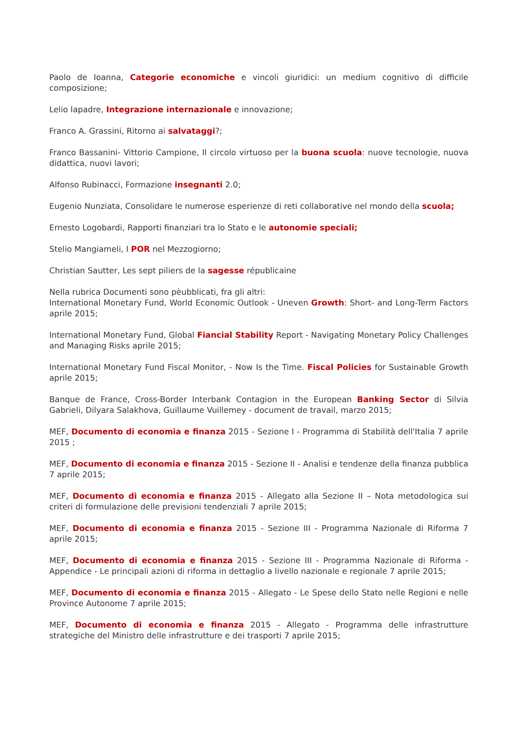Paolo de Ioanna, Categorie economiche e vincoli giuridici: un medium cognitivo di difficile composizione;
Lelio Iapadre, Integrazione internazionale e innovazione;
Franco A. Grassini, Ritorno ai salvataggi?;
Franco Bassanini- Vittorio Campione, Il circolo virtuoso per la buona scuola: nuove tecnologie, nuova didattica, nuovi lavori;
Alfonso Rubinacci, Formazione insegnanti 2.0;
Eugenio Nunziata, Consolidare le numerose esperienze di reti collaborative nel mondo della scuola;
Ernesto Logobardi, Rapporti finanziari tra lo Stato e le autonomie speciali;
Stelio Mangiameli, I POR nel Mezzogiorno;
Christian Sautter, Les sept piliers de la sagesse républicaine
Nella rubrica Documenti sono pèubblicati, fra gli altri:
International Monetary Fund, World Economic Outlook - Uneven Growth: Short- and Long-Term Factors aprile 2015;
International Monetary Fund, Global Fiancial Stability Report - Navigating Monetary Policy Challenges and Managing Risks aprile 2015;
International Monetary Fund Fiscal Monitor, - Now Is the Time. Fiscal Policies for Sustainable Growth aprile 2015;
Banque de France, Cross-Border Interbank Contagion in the European Banking Sector di Silvia Gabrieli, Dilyara Salakhova, Guillaume Vuillemey - document de travail, marzo 2015;
MEF, Documento di economia e finanza 2015 - Sezione I - Programma di Stabilità dell'Italia 7 aprile 2015 ;
MEF, Documento di economia e finanza 2015 - Sezione II - Analisi e tendenze della finanza pubblica 7 aprile 2015;
MEF, Documento di economia e finanza 2015 - Allegato alla Sezione II – Nota metodologica sui criteri di formulazione delle previsioni tendenziali 7 aprile 2015;
MEF, Documento di economia e finanza 2015 - Sezione III - Programma Nazionale di Riforma 7 aprile 2015;
MEF, Documento di economia e finanza 2015 - Sezione III - Programma Nazionale di Riforma - Appendice - Le principali azioni di riforma in dettaglio a livello nazionale e regionale 7 aprile 2015;
MEF, Documento di economia e finanza 2015 - Allegato - Le Spese dello Stato nelle Regioni e nelle Province Autonome 7 aprile 2015;
MEF, Documento di economia e finanza 2015 - Allegato - Programma delle infrastrutture strategiche del Ministro delle infrastrutture e dei trasporti 7 aprile 2015;